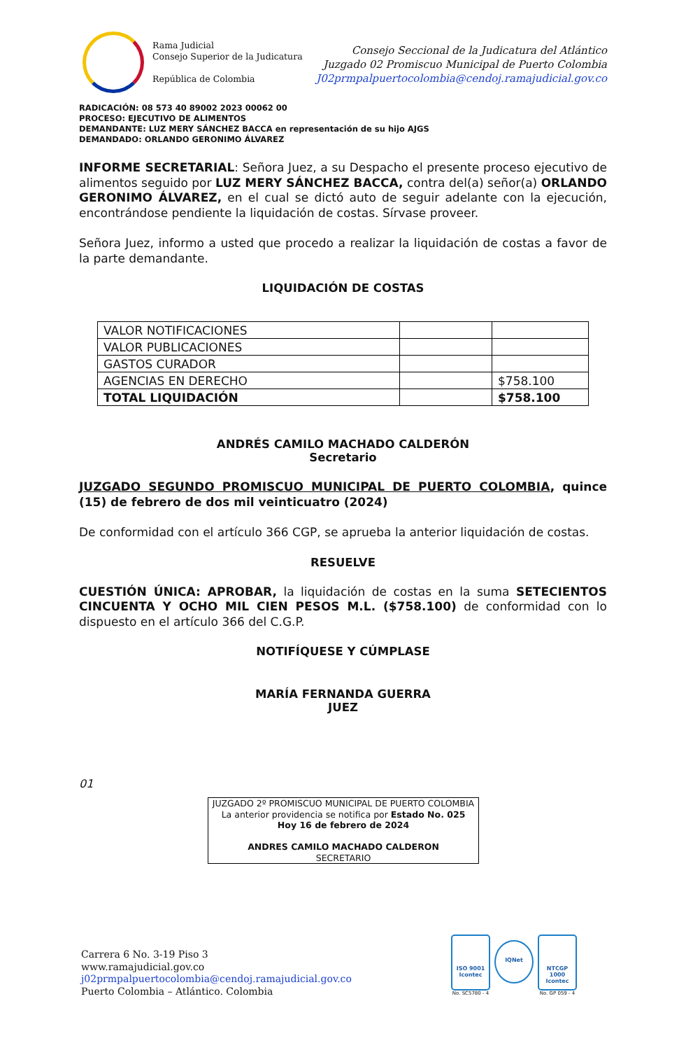Rama Judicial
Consejo Superior de la Judicatura
República de Colombia
Consejo Seccional de la Judicatura del Atlántico
Juzgado 02 Promiscuo Municipal de Puerto Colombia
J02prmpalpuertocolombia@cendoj.ramajudicial.gov.co
RADICACIÓN: 08 573 40 89002 2023 00062 00
PROCESO: EJECUTIVO DE ALIMENTOS
DEMANDANTE: LUZ MERY SÁNCHEZ BACCA en representación de su hijo AJGS
DEMANDADO: ORLANDO GERONIMO ÁLVAREZ
INFORME SECRETARIAL: Señora Juez, a su Despacho el presente proceso ejecutivo de alimentos seguido por LUZ MERY SÁNCHEZ BACCA, contra del(a) señor(a) ORLANDO GERONIMO ÁLVAREZ, en el cual se dictó auto de seguir adelante con la ejecución, encontrándose pendiente la liquidación de costas. Sírvase proveer.
Señora Juez, informo a usted que procedo a realizar la liquidación de costas a favor de la parte demandante.
LIQUIDACIÓN DE COSTAS
| VALOR NOTIFICACIONES | | |
| VALOR PUBLICACIONES | | |
| GASTOS CURADOR | | |
| AGENCIAS EN DERECHO | | $758.100 |
| TOTAL LIQUIDACIÓN | | $758.100 |
ANDRÉS CAMILO MACHADO CALDERÓN
Secretario
JUZGADO SEGUNDO PROMISCUO MUNICIPAL DE PUERTO COLOMBIA, quince (15) de febrero de dos mil veinticuatro (2024)
De conformidad con el artículo 366 CGP, se aprueba la anterior liquidación de costas.
RESUELVE
CUESTIÓN ÚNICA: APROBAR, la liquidación de costas en la suma SETECIENTOS CINCUENTA Y OCHO MIL CIEN PESOS M.L. ($758.100) de conformidad con lo dispuesto en el artículo 366 del C.G.P.
NOTIFÍQUESE Y CÚMPLASE
MARÍA FERNANDA GUERRA
JUEZ
01
JUZGADO 2º PROMISCUO MUNICIPAL DE PUERTO COLOMBIA
La anterior providencia se notifica por Estado No. 025
Hoy 16 de febrero de 2024
ANDRES CAMILO MACHADO CALDERON
SECRETARIO
Carrera 6 No. 3-19 Piso 3
www.ramajudicial.gov.co
j02prmpalpuertocolombia@cendoj.ramajudicial.gov.co
Puerto Colombia – Atlántico. Colombia
ISO 9001
Icontec
No. SC5780 - 4
IQNet
NTCGP 1000
Icontec
No. GP 059 - 4